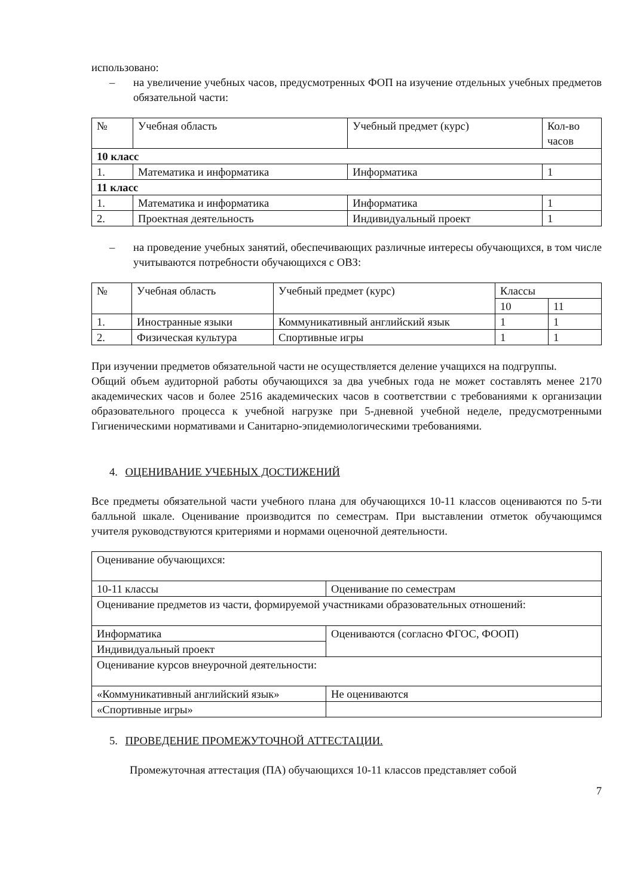использовано:
– на увеличение учебных часов, предусмотренных ФОП на изучение отдельных учебных предметов обязательной части:
| № | Учебная область | Учебный предмет (курс) | Кол-во часов |
| --- | --- | --- | --- |
| 10 класс | | | |
| 1. | Математика и информатика | Информатика | 1 |
| 11 класс | | | |
| 1. | Математика и информатика | Информатика | 1 |
| 2. | Проектная деятельность | Индивидуальный проект | 1 |
– на проведение учебных занятий, обеспечивающих различные интересы обучающихся, в том числе учитываются потребности обучающихся с ОВЗ:
| № | Учебная область | Учебный предмет (курс) | Классы | |
| --- | --- | --- | --- | --- |
| | | | 10 | 11 |
| 1. | Иностранные языки | Коммуникативный английский язык | 1 | 1 |
| 2. | Физическая культура | Спортивные игры | 1 | 1 |
При изучении предметов обязательной части не осуществляется деление учащихся на подгруппы.
Общий объем аудиторной работы обучающихся за два учебных года не может составлять менее 2170 академических часов и более 2516 академических часов в соответствии с требованиями к организации образовательного процесса к учебной нагрузке при 5-дневной учебной неделе, предусмотренными Гигиеническими нормативами и Санитарно-эпидемиологическими требованиями.
4. ОЦЕНИВАНИЕ УЧЕБНЫХ ДОСТИЖЕНИЙ
Все предметы обязательной части учебного плана для обучающихся 10-11 классов оцениваются по 5-ти балльной шкале. Оценивание производится по семестрам. При выставлении отметок обучающимся учителя руководствуются критериями и нормами оценочной деятельности.
| Оценивание обучающихся: | |
| 10-11 классы | Оценивание по семестрам |
| Оценивание предметов из части, формируемой участниками образовательных отношений: | |
| Информатика | Оцениваются (согласно ФГОС, ФООП) |
| Индивидуальный проект | |
| Оценивание курсов внеурочной деятельности: | |
| «Коммуникативный английский язык» | Не оцениваются |
| «Спортивные игры» | |
5. ПРОВЕДЕНИЕ ПРОМЕЖУТОЧНОЙ АТТЕСТАЦИИ.
Промежуточная аттестация (ПА) обучающихся 10-11 классов представляет собой
7